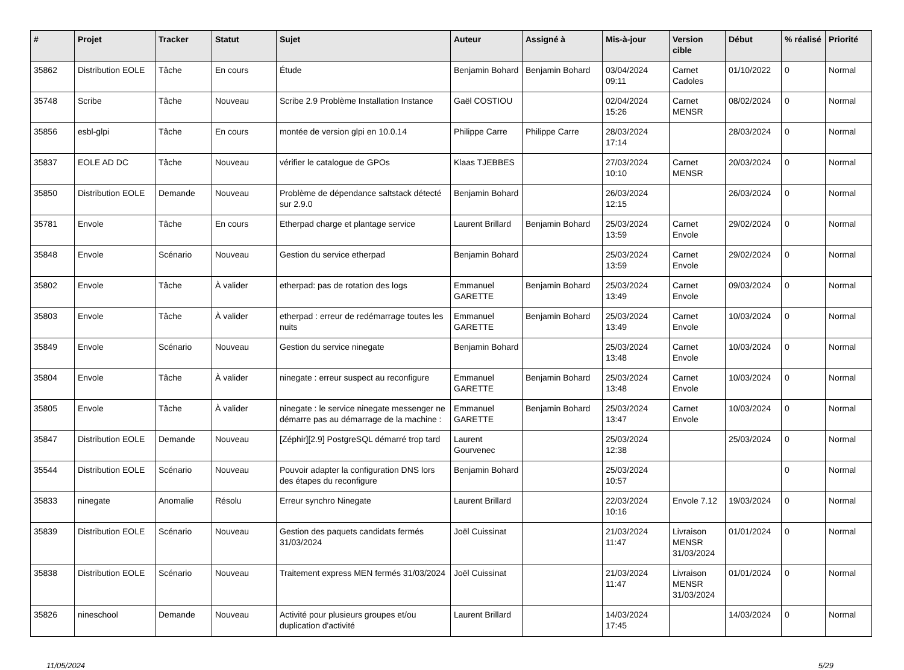| # | Projet | Tracker | Statut | Sujet | Auteur | Assigné à | Mis-à-jour | Version cible | Début | % réalisé | Priorité |
| --- | --- | --- | --- | --- | --- | --- | --- | --- | --- | --- | --- |
| 35862 | Distribution EOLE | Tâche | En cours | Étude | Benjamin Bohard | Benjamin Bohard | 03/04/2024 09:11 | Carnet Cadoles | 01/10/2022 | 0 | Normal |
| 35748 | Scribe | Tâche | Nouveau | Scribe 2.9 Problème Installation Instance | Gaël COSTIOU | | 02/04/2024 15:26 | Carnet MENSR | 08/02/2024 | 0 | Normal |
| 35856 | esbl-glpi | Tâche | En cours | montée de version glpi en 10.0.14 | Philippe Carre | Philippe Carre | 28/03/2024 17:14 | | 28/03/2024 | 0 | Normal |
| 35837 | EOLE AD DC | Tâche | Nouveau | vérifier le catalogue de GPOs | Klaas TJEBBES | | 27/03/2024 10:10 | Carnet MENSR | 20/03/2024 | 0 | Normal |
| 35850 | Distribution EOLE | Demande | Nouveau | Problème de dépendance saltstack détecté sur 2.9.0 | Benjamin Bohard | | 26/03/2024 12:15 | | 26/03/2024 | 0 | Normal |
| 35781 | Envole | Tâche | En cours | Etherpad charge et plantage service | Laurent Brillard | Benjamin Bohard | 25/03/2024 13:59 | Carnet Envole | 29/02/2024 | 0 | Normal |
| 35848 | Envole | Scénario | Nouveau | Gestion du service etherpad | Benjamin Bohard | | 25/03/2024 13:59 | Carnet Envole | 29/02/2024 | 0 | Normal |
| 35802 | Envole | Tâche | À valider | etherpad: pas de rotation des logs | Emmanuel GARETTE | Benjamin Bohard | 25/03/2024 13:49 | Carnet Envole | 09/03/2024 | 0 | Normal |
| 35803 | Envole | Tâche | À valider | etherpad : erreur de redémarrage toutes les nuits | Emmanuel GARETTE | Benjamin Bohard | 25/03/2024 13:49 | Carnet Envole | 10/03/2024 | 0 | Normal |
| 35849 | Envole | Scénario | Nouveau | Gestion du service ninegate | Benjamin Bohard | | 25/03/2024 13:48 | Carnet Envole | 10/03/2024 | 0 | Normal |
| 35804 | Envole | Tâche | À valider | ninegate : erreur suspect au reconfigure | Emmanuel GARETTE | Benjamin Bohard | 25/03/2024 13:48 | Carnet Envole | 10/03/2024 | 0 | Normal |
| 35805 | Envole | Tâche | À valider | ninegate : le service ninegate messenger ne démarre pas au démarrage de la machine : | Emmanuel GARETTE | Benjamin Bohard | 25/03/2024 13:47 | Carnet Envole | 10/03/2024 | 0 | Normal |
| 35847 | Distribution EOLE | Demande | Nouveau | [Zéphir][2.9] PostgreSQL démarré trop tard | Laurent Gourvenec | | 25/03/2024 12:38 | | 25/03/2024 | 0 | Normal |
| 35544 | Distribution EOLE | Scénario | Nouveau | Pouvoir adapter la configuration DNS lors des étapes du reconfigure | Benjamin Bohard | | 25/03/2024 10:57 | | | 0 | Normal |
| 35833 | ninegate | Anomalie | Résolu | Erreur synchro Ninegate | Laurent Brillard | | 22/03/2024 10:16 | Envole 7.12 | 19/03/2024 | 0 | Normal |
| 35839 | Distribution EOLE | Scénario | Nouveau | Gestion des paquets candidats fermés 31/03/2024 | Joël Cuissinat | | 21/03/2024 11:47 | Livraison MENSR 31/03/2024 | 01/01/2024 | 0 | Normal |
| 35838 | Distribution EOLE | Scénario | Nouveau | Traitement express MEN fermés 31/03/2024 | Joël Cuissinat | | 21/03/2024 11:47 | Livraison MENSR 31/03/2024 | 01/01/2024 | 0 | Normal |
| 35826 | nineschool | Demande | Nouveau | Activité pour plusieurs groupes et/ou duplication d'activité | Laurent Brillard | | 14/03/2024 17:45 | | 14/03/2024 | 0 | Normal |
11/05/2024 5/29